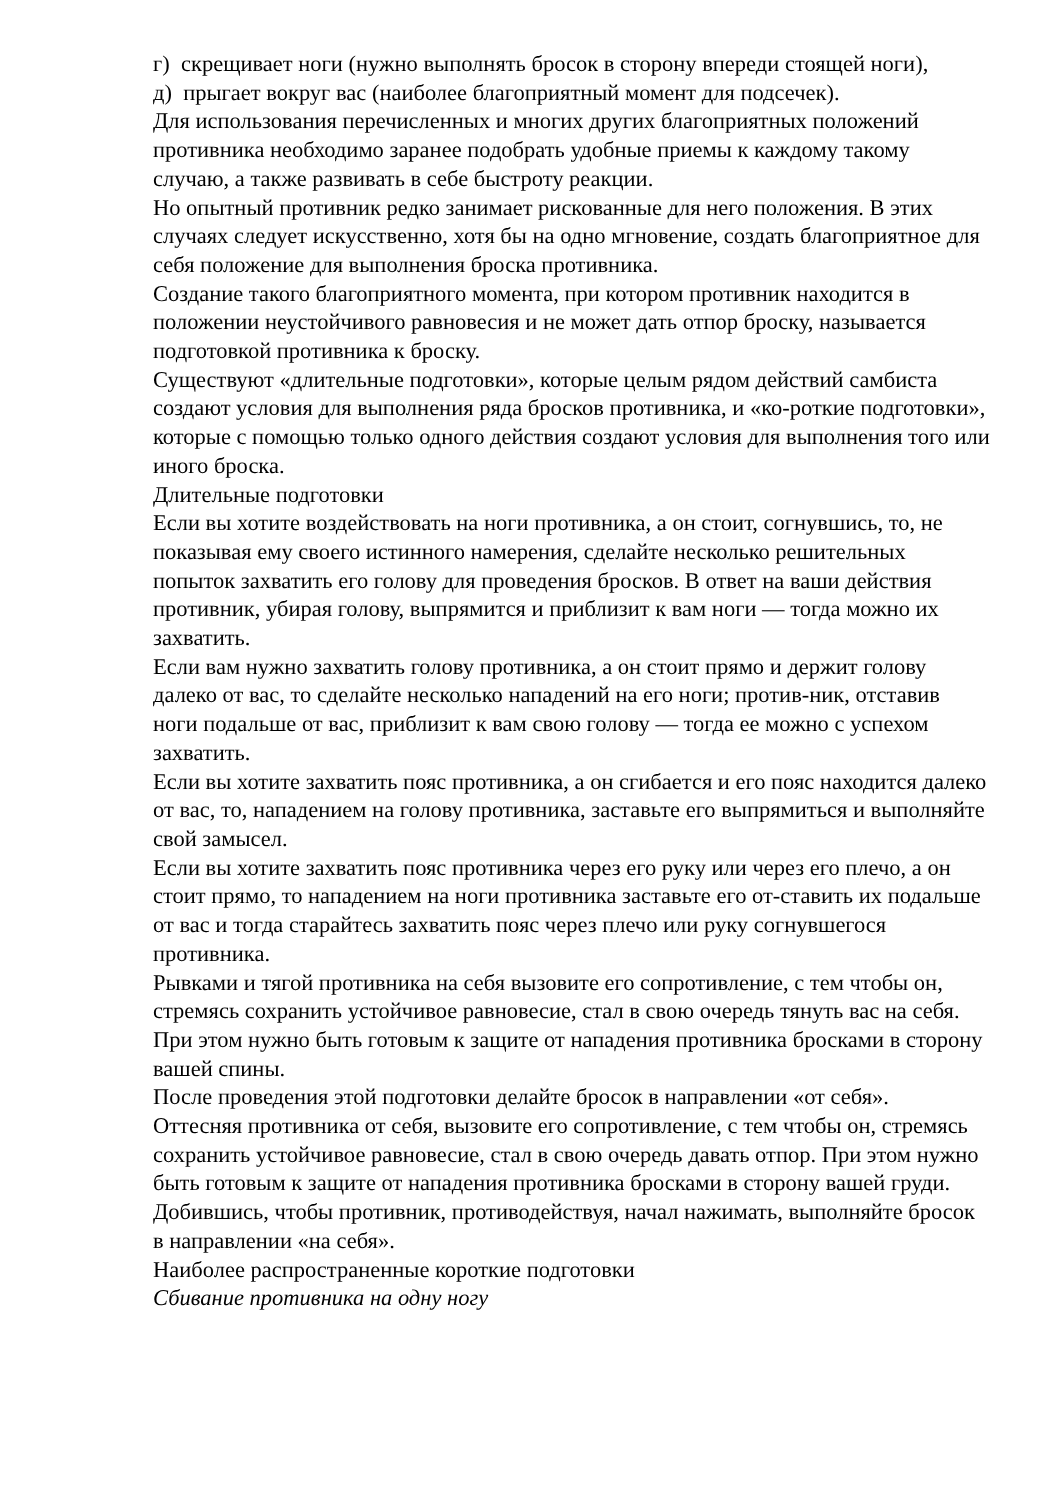г) скрещивает ноги (нужно выполнять бросок в сторону впереди стоящей ноги),
д) прыгает вокруг вас (наиболее благоприятный момент для подсечек).
Для использования перечисленных и многих других благоприятных положений противника необходимо заранее подобрать удобные приемы к каждому такому случаю, а также развивать в себе быстроту реакции.
Но опытный противник редко занимает рискованные для него положения. В этих случаях следует искусственно, хотя бы на одно мгновение, создать благоприятное для себя положение для выполнения броска противника.
Создание такого благоприятного момента, при котором противник находится в положении неустойчивого равновесия и не может дать отпор броску, называется подготовкой противника к броску.
Существуют «длительные подготовки», которые целым рядом действий самбиста создают условия для выполнения ряда бросков противника, и «ко-роткие подготовки», которые с помощью только одного действия создают условия для выполнения того или иного броска.
Длительные подготовки
Если вы хотите воздействовать на ноги противника, а он стоит, согнувшись, то, не показывая ему своего истинного намерения, сделайте несколько решительных попыток захватить его голову для проведения бросков. В ответ на ваши действия противник, убирая голову, выпрямится и приблизит к вам ноги — тогда можно их захватить.
Если вам нужно захватить голову противника, а он стоит прямо и держит голову далеко от вас, то сделайте несколько нападений на его ноги; против-ник, отставив ноги подальше от вас, приблизит к вам свою голову — тогда ее можно с успехом захватить.
Если вы хотите захватить пояс противника, а он сгибается и его пояс находится далеко от вас, то, нападением на голову противника, заставьте его выпрямиться и выполняйте свой замысел.
Если вы хотите захватить пояс противника через его руку или через его плечо, а он стоит прямо, то нападением на ноги противника заставьте его от-ставить их подальше от вас и тогда старайтесь захватить пояс через плечо или руку согнувшегося противника.
Рывками и тягой противника на себя вызовите его сопротивление, с тем чтобы он, стремясь сохранить устойчивое равновесие, стал в свою очередь тянуть вас на себя. При этом нужно быть готовым к защите от нападения противника бросками в сторону вашей спины.
После проведения этой подготовки делайте бросок в направлении «от себя».
Оттесняя противника от себя, вызовите его сопротивление, с тем чтобы он, стремясь сохранить устойчивое равновесие, стал в свою очередь давать отпор. При этом нужно быть готовым к защите от нападения противника бросками в сторону вашей груди.
Добившись, чтобы противник, противодействуя, начал нажимать, выполняйте бросок в направлении «на себя».
Наиболее распространенные короткие подготовки
Сбивание противника на одну ногу